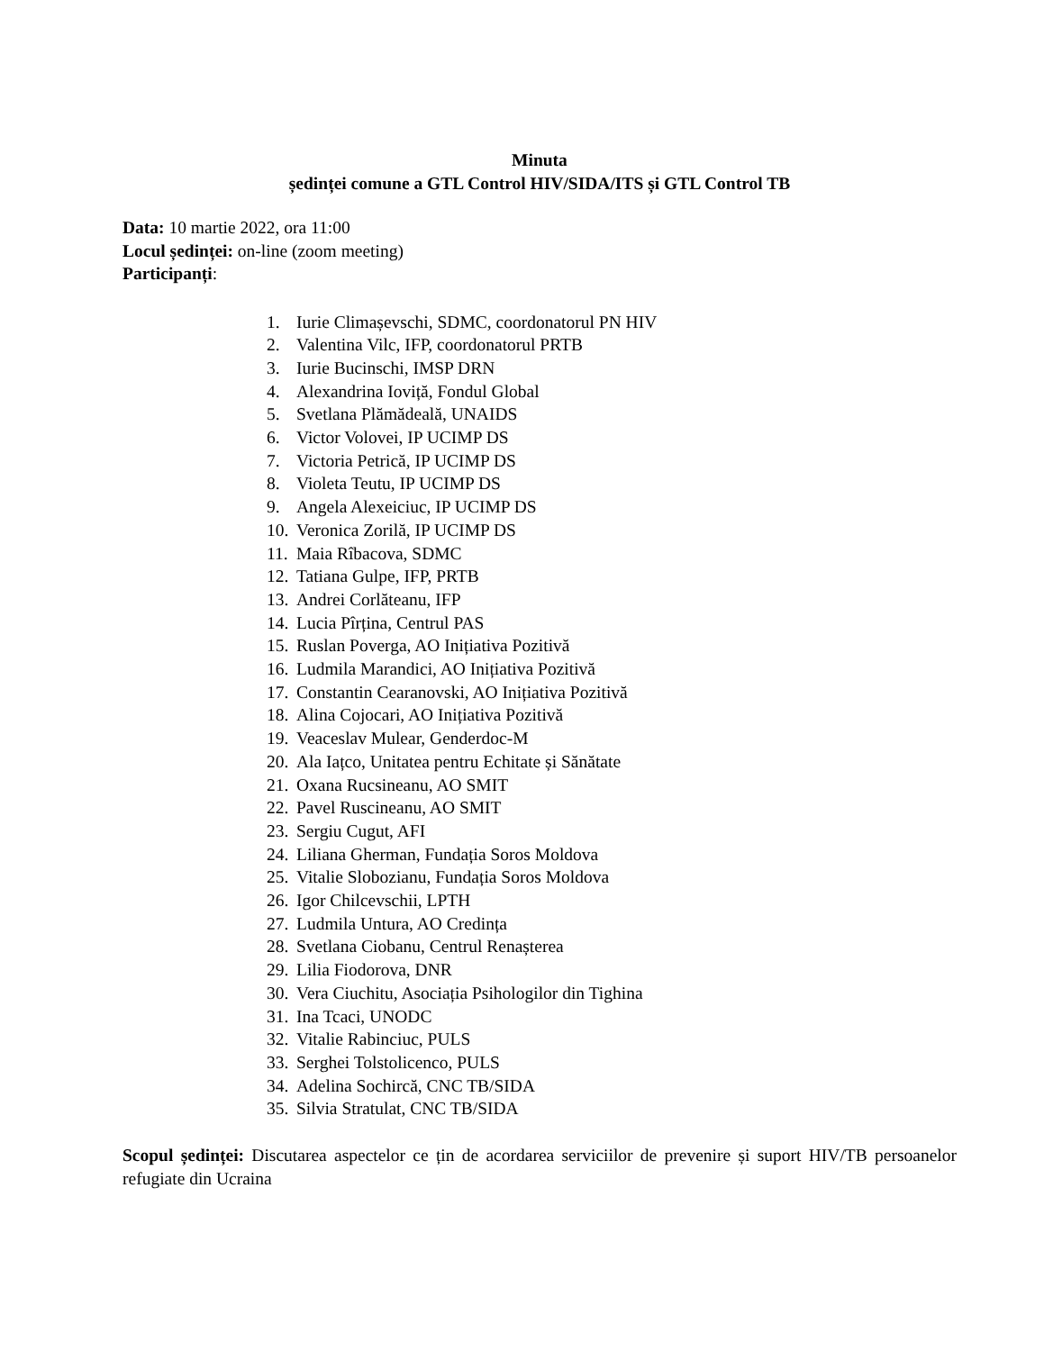Minuta
ședinței comune a GTL Control HIV/SIDA/ITS și GTL Control TB
Data: 10 martie 2022, ora 11:00
Locul ședinței: on-line (zoom meeting)
Participanți:
1. Iurie Climașevschi, SDMC, coordonatorul PN HIV
2. Valentina Vilc, IFP, coordonatorul PRTB
3. Iurie Bucinschi, IMSP DRN
4. Alexandrina Ioviță, Fondul Global
5. Svetlana Plămădeală, UNAIDS
6. Victor Volovei, IP UCIMP DS
7. Victoria Petrică, IP UCIMP DS
8. Violeta Teutu, IP UCIMP DS
9. Angela Alexeiciuc, IP UCIMP DS
10. Veronica Zorilă, IP UCIMP DS
11. Maia Rîbacova, SDMC
12. Tatiana Gulpe, IFP, PRTB
13. Andrei Corlăteanu, IFP
14. Lucia Pîrțina, Centrul PAS
15. Ruslan Poverga, AO Inițiativa Pozitivă
16. Ludmila Marandici, AO Inițiativa Pozitivă
17. Constantin Cearanovski, AO Inițiativa Pozitivă
18. Alina Cojocari, AO Inițiativa Pozitivă
19. Veaceslav Mulear, Genderdoc-M
20. Ala Iațco, Unitatea pentru Echitate și Sănătate
21. Oxana Rucsineanu, AO SMIT
22. Pavel Ruscineanu, AO SMIT
23. Sergiu Cugut, AFI
24. Liliana Gherman, Fundația Soros Moldova
25. Vitalie Slobozianu, Fundația Soros Moldova
26. Igor Chilcevschii, LPTH
27. Ludmila Untura, AO Credința
28. Svetlana Ciobanu, Centrul Renașterea
29. Lilia Fiodorova, DNR
30. Vera Ciuchitu, Asociația Psihologilor din Tighina
31. Ina Tcaci, UNODC
32. Vitalie Rabinciuc, PULS
33. Serghei Tolstolicenco, PULS
34. Adelina Sochircă, CNC TB/SIDA
35. Silvia Stratulat, CNC TB/SIDA
Scopul ședinței: Discutarea aspectelor ce țin de acordarea serviciilor de prevenire și suport HIV/TB persoanelor refugiate din Ucraina